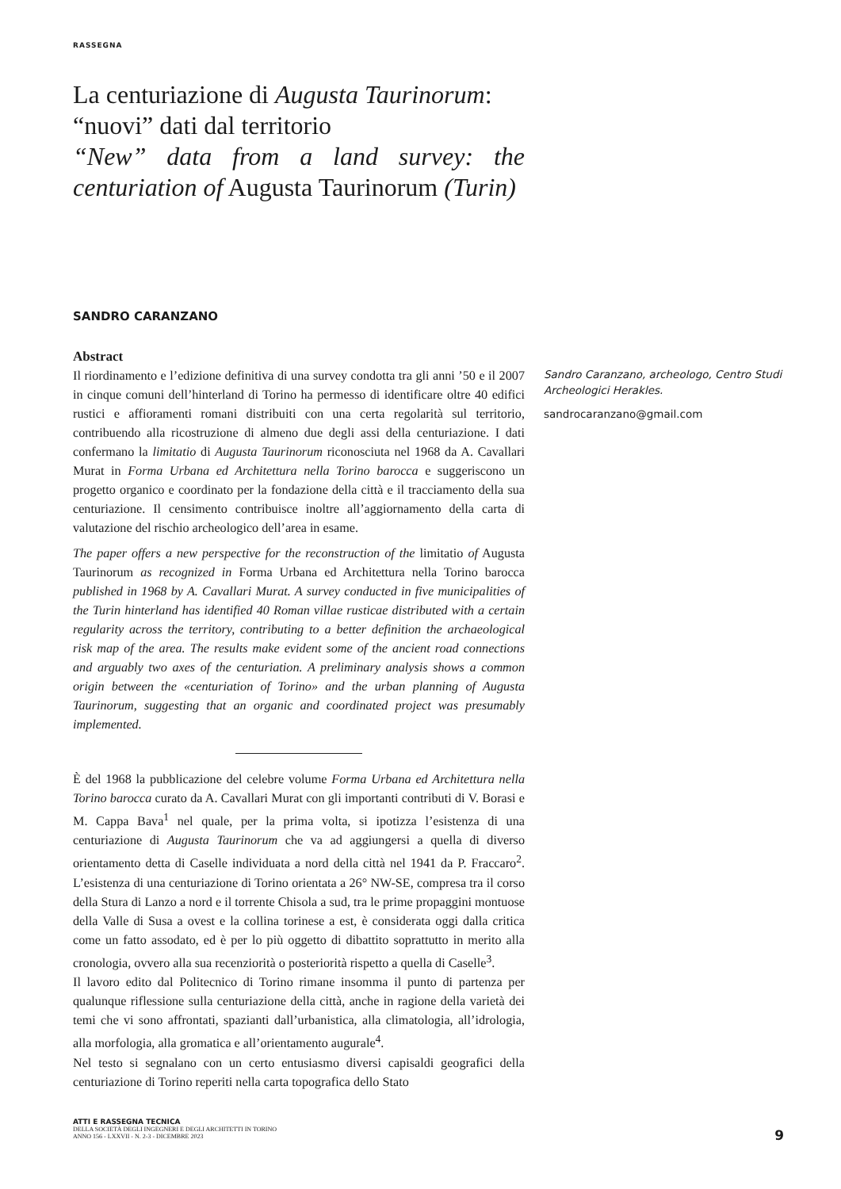RASSEGNA
La centuriazione di Augusta Taurinorum:
“nuovi” dati dal territorio
“New” data from a land survey: the
centuriation of Augusta Taurinorum (Turin)
SANDRO CARANZANO
Abstract
Il riordinamento e l’edizione definitiva di una survey condotta tra gli anni ’50 e il 2007 in cinque comuni dell’hinterland di Torino ha permesso di identificare oltre 40 edifici rustici e affioramenti romani distribuiti con una certa regolarità sul territorio, contribuendo alla ricostruzione di almeno due degli assi della centuriazione. I dati confermano la limitatio di Augusta Taurinorum riconosciuta nel 1968 da A. Cavallari Murat in Forma Urbana ed Architettura nella Torino barocca e suggeriscono un progetto organico e coordinato per la fondazione della città e il tracciamento della sua centuriazione. Il censimento contribuisce inoltre all’aggiornamento della carta di valutazione del rischio archeologico dell’area in esame.
The paper offers a new perspective for the reconstruction of the limitatio of Augusta Taurinorum as recognized in Forma Urbana ed Architettura nella Torino barocca published in 1968 by A. Cavallari Murat. A survey conducted in five municipalities of the Turin hinterland has identified 40 Roman villae rusticae distributed with a certain regularity across the territory, contributing to a better definition the archaeological risk map of the area. The results make evident some of the ancient road connections and arguably two axes of the centuriation. A preliminary analysis shows a common origin between the «centuriation of Torino» and the urban planning of Augusta Taurinorum, suggesting that an organic and coordinated project was presumably implemented.
È del 1968 la pubblicazione del celebre volume Forma Urbana ed Architettura nella Torino barocca curato da A. Cavallari Murat con gli importanti contributi di V. Borasi e M. Cappa Bava<sup>1</sup> nel quale, per la prima volta, si ipotizza l’esistenza di una centuriazione di Augusta Taurinorum che va ad aggiungersi a quella di diverso orientamento detta di Caselle individuata a nord della città nel 1941 da P. Fraccaro<sup>2</sup>. L’esistenza di una centuriazione di Torino orientata a 26° NW-SE, compresa tra il corso della Stura di Lanzo a nord e il torrente Chisola a sud, tra le prime propaggini montuose della Valle di Susa a ovest e la collina torinese a est, è considerata oggi dalla critica come un fatto assodato, ed è per lo più oggetto di dibattito soprattutto in merito alla cronologia, ovvero alla sua recenziorità o posteriorità rispetto a quella di Caselle<sup>3</sup>.
Il lavoro edito dal Politecnico di Torino rimane insomma il punto di partenza per qualunque riflessione sulla centuriazione della città, anche in ragione della varietà dei temi che vi sono affrontati, spazianti dall’urbanistica, alla climatologia, all’idrologia, alla morfologia, alla gromatica e all’orientamento augurale<sup>4</sup>.
Nel testo si segnalano con un certo entusiasmo diversi capisaldi geografici della centuriazione di Torino reperiti nella carta topografica dello Stato
Sandro Caranzano, archeologo, Centro Studi Archeologici Herakles.
sandrocaranzano@gmail.com
ATTI E RASSEGNA TECNICA
DELLA SOCIETÀ DEGLI INGEGNERI E DEGLI ARCHITETTI IN TORINO
ANNO 156 - LXXVII - N. 2-3 - DICEMBRE 2023
9